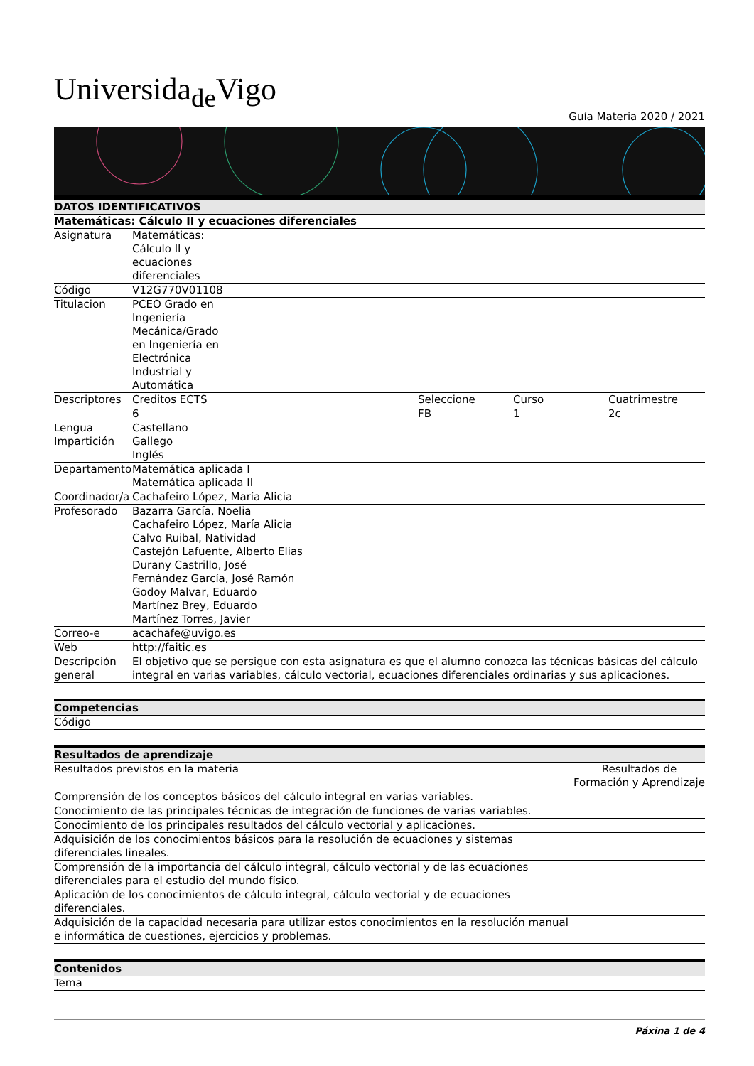Universida<sub>de</sub>Vigo
Guía Materia 2020 / 2021
| DATOS IDENTIFICATIVOS | | | | |
| --- | --- | --- | --- | --- |
| Matemáticas: Cálculo II y ecuaciones diferenciales | | | | |
| Asignatura | Matemáticas: Cálculo II y ecuaciones diferenciales | | | |
| Código | V12G770V01108 | | | |
| Titulacion | PCEO Grado en Ingeniería Mecánica/Grado en Ingeniería en Electrónica Industrial y Automática | | | |
| Descriptores | Creditos ECTS | Seleccione | Curso | Cuatrimestre |
| | 6 | FB | 1 | 2c |
| Lengua Impartición | Castellano Gallego Inglés | | | |
| Departamento | Matemática aplicada I Matemática aplicada II | | | |
| Coordinador/a | Cachafeiro López, María Alicia | | | |
| Profesorado | Bazarra García, Noelia Cachafeiro López, María Alicia Calvo Ruibal, Natividad Castejón Lafuente, Alberto Elias Durany Castrillo, José Fernández García, José Ramón Godoy Malvar, Eduardo Martínez Brey, Eduardo Martínez Torres, Javier | | | |
| Correo-e | acachafe@uvigo.es | | | |
| Web | http://faitic.es | | | |
| Descripción general | El objetivo que se persigue con esta asignatura es que el alumno conozca las técnicas básicas del cálculo integral en varias variables, cálculo vectorial, ecuaciones diferenciales ordinarias y sus aplicaciones. | | | |
| Competencias |
| --- |
| Código |
| Resultados de aprendizaje | |
| --- | --- |
| Resultados previstos en la materia | Resultados de Formación y Aprendizaje |
| Comprensión de los conceptos básicos del cálculo integral en varias variables. | |
| Conocimiento de las principales técnicas de integración de funciones de varias variables. | |
| Conocimiento de los principales resultados del cálculo vectorial y aplicaciones. | |
| Adquisición de los conocimientos básicos para la resolución de ecuaciones y sistemas diferenciales lineales. | |
| Comprensión de la importancia del cálculo integral, cálculo vectorial y de las ecuaciones diferenciales para el estudio del mundo físico. | |
| Aplicación de los conocimientos de cálculo integral, cálculo vectorial y de ecuaciones diferenciales. | |
| Adquisición de la capacidad necesaria para utilizar estos conocimientos en la resolución manual e informática de cuestiones, ejercicios y problemas. | |
| Contenidos |
| --- |
| Tema |
Páxina 1 de 4